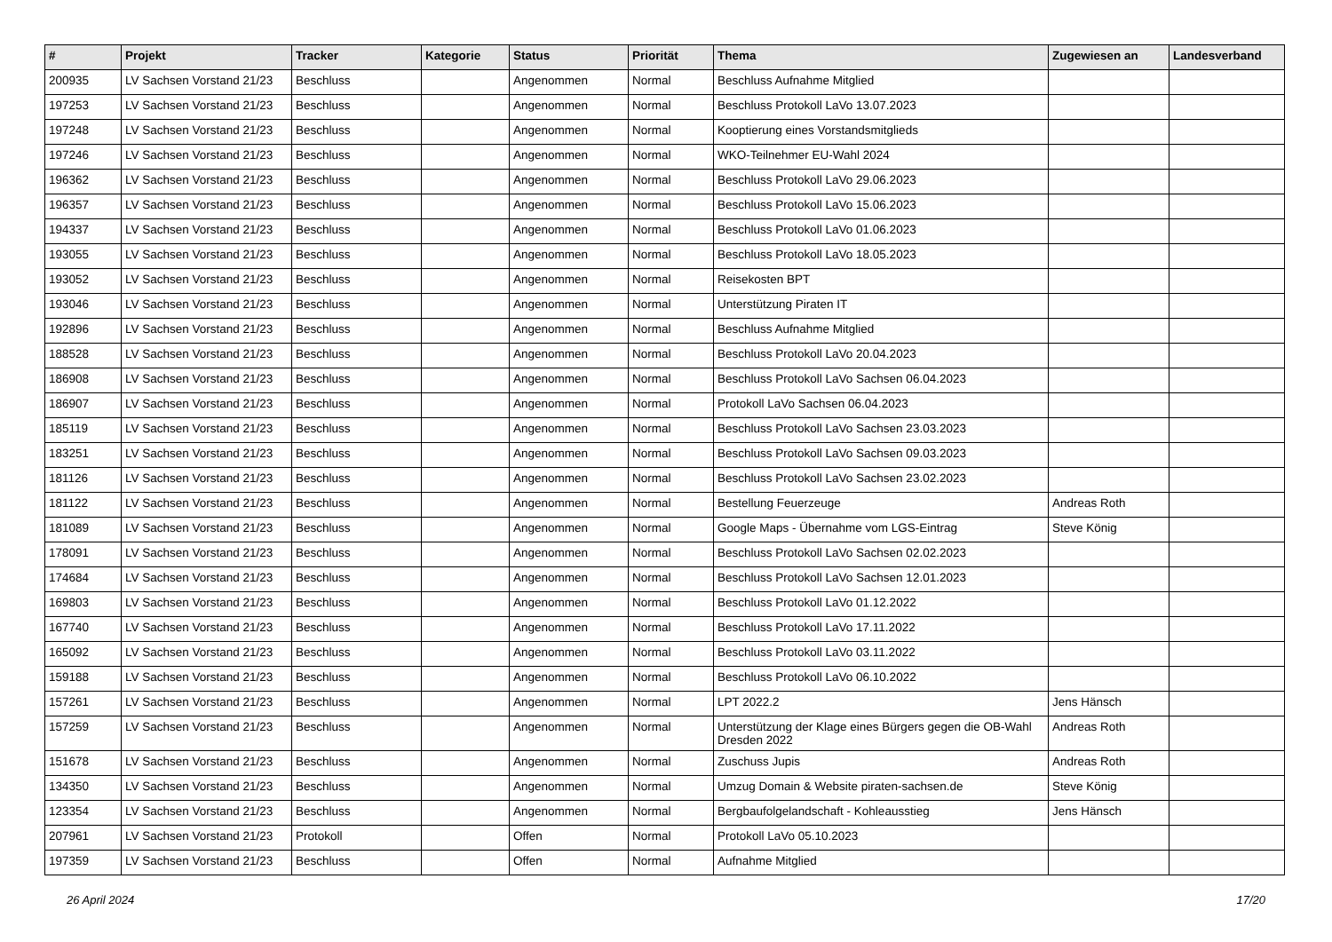| # | Projekt | Tracker | Kategorie | Status | Priorität | Thema | Zugewiesen an | Landesverband |
| --- | --- | --- | --- | --- | --- | --- | --- | --- |
| 200935 | LV Sachsen Vorstand 21/23 | Beschluss | | Angenommen | Normal | Beschluss Aufnahme Mitglied | | |
| 197253 | LV Sachsen Vorstand 21/23 | Beschluss | | Angenommen | Normal | Beschluss Protokoll LaVo 13.07.2023 | | |
| 197248 | LV Sachsen Vorstand 21/23 | Beschluss | | Angenommen | Normal | Kooptierung eines Vorstandsmitglieds | | |
| 197246 | LV Sachsen Vorstand 21/23 | Beschluss | | Angenommen | Normal | WKO-Teilnehmer EU-Wahl 2024 | | |
| 196362 | LV Sachsen Vorstand 21/23 | Beschluss | | Angenommen | Normal | Beschluss Protokoll LaVo 29.06.2023 | | |
| 196357 | LV Sachsen Vorstand 21/23 | Beschluss | | Angenommen | Normal | Beschluss Protokoll LaVo 15.06.2023 | | |
| 194337 | LV Sachsen Vorstand 21/23 | Beschluss | | Angenommen | Normal | Beschluss Protokoll LaVo 01.06.2023 | | |
| 193055 | LV Sachsen Vorstand 21/23 | Beschluss | | Angenommen | Normal | Beschluss Protokoll LaVo 18.05.2023 | | |
| 193052 | LV Sachsen Vorstand 21/23 | Beschluss | | Angenommen | Normal | Reisekosten BPT | | |
| 193046 | LV Sachsen Vorstand 21/23 | Beschluss | | Angenommen | Normal | Unterstützung Piraten IT | | |
| 192896 | LV Sachsen Vorstand 21/23 | Beschluss | | Angenommen | Normal | Beschluss Aufnahme Mitglied | | |
| 188528 | LV Sachsen Vorstand 21/23 | Beschluss | | Angenommen | Normal | Beschluss Protokoll LaVo 20.04.2023 | | |
| 186908 | LV Sachsen Vorstand 21/23 | Beschluss | | Angenommen | Normal | Beschluss Protokoll LaVo Sachsen 06.04.2023 | | |
| 186907 | LV Sachsen Vorstand 21/23 | Beschluss | | Angenommen | Normal | Protokoll LaVo Sachsen 06.04.2023 | | |
| 185119 | LV Sachsen Vorstand 21/23 | Beschluss | | Angenommen | Normal | Beschluss Protokoll LaVo Sachsen 23.03.2023 | | |
| 183251 | LV Sachsen Vorstand 21/23 | Beschluss | | Angenommen | Normal | Beschluss Protokoll LaVo Sachsen 09.03.2023 | | |
| 181126 | LV Sachsen Vorstand 21/23 | Beschluss | | Angenommen | Normal | Beschluss Protokoll LaVo Sachsen 23.02.2023 | | |
| 181122 | LV Sachsen Vorstand 21/23 | Beschluss | | Angenommen | Normal | Bestellung Feuerzeuge | Andreas Roth | |
| 181089 | LV Sachsen Vorstand 21/23 | Beschluss | | Angenommen | Normal | Google Maps - Übernahme vom LGS-Eintrag | Steve König | |
| 178091 | LV Sachsen Vorstand 21/23 | Beschluss | | Angenommen | Normal | Beschluss Protokoll LaVo Sachsen 02.02.2023 | | |
| 174684 | LV Sachsen Vorstand 21/23 | Beschluss | | Angenommen | Normal | Beschluss Protokoll LaVo Sachsen 12.01.2023 | | |
| 169803 | LV Sachsen Vorstand 21/23 | Beschluss | | Angenommen | Normal | Beschluss Protokoll LaVo 01.12.2022 | | |
| 167740 | LV Sachsen Vorstand 21/23 | Beschluss | | Angenommen | Normal | Beschluss Protokoll LaVo 17.11.2022 | | |
| 165092 | LV Sachsen Vorstand 21/23 | Beschluss | | Angenommen | Normal | Beschluss Protokoll LaVo 03.11.2022 | | |
| 159188 | LV Sachsen Vorstand 21/23 | Beschluss | | Angenommen | Normal | Beschluss Protokoll LaVo 06.10.2022 | | |
| 157261 | LV Sachsen Vorstand 21/23 | Beschluss | | Angenommen | Normal | LPT 2022.2 | Jens Hänsch | |
| 157259 | LV Sachsen Vorstand 21/23 | Beschluss | | Angenommen | Normal | Unterstützung der Klage eines Bürgers gegen die OB-Wahl Dresden 2022 | Andreas Roth | |
| 151678 | LV Sachsen Vorstand 21/23 | Beschluss | | Angenommen | Normal | Zuschuss Jupis | Andreas Roth | |
| 134350 | LV Sachsen Vorstand 21/23 | Beschluss | | Angenommen | Normal | Umzug Domain & Website piraten-sachsen.de | Steve König | |
| 123354 | LV Sachsen Vorstand 21/23 | Beschluss | | Angenommen | Normal | Bergbaufolgelandschaft - Kohleausstieg | Jens Hänsch | |
| 207961 | LV Sachsen Vorstand 21/23 | Protokoll | | Offen | Normal | Protokoll LaVo 05.10.2023 | | |
| 197359 | LV Sachsen Vorstand 21/23 | Beschluss | | Offen | Normal | Aufnahme Mitglied | | |
26 April 2024 17/20